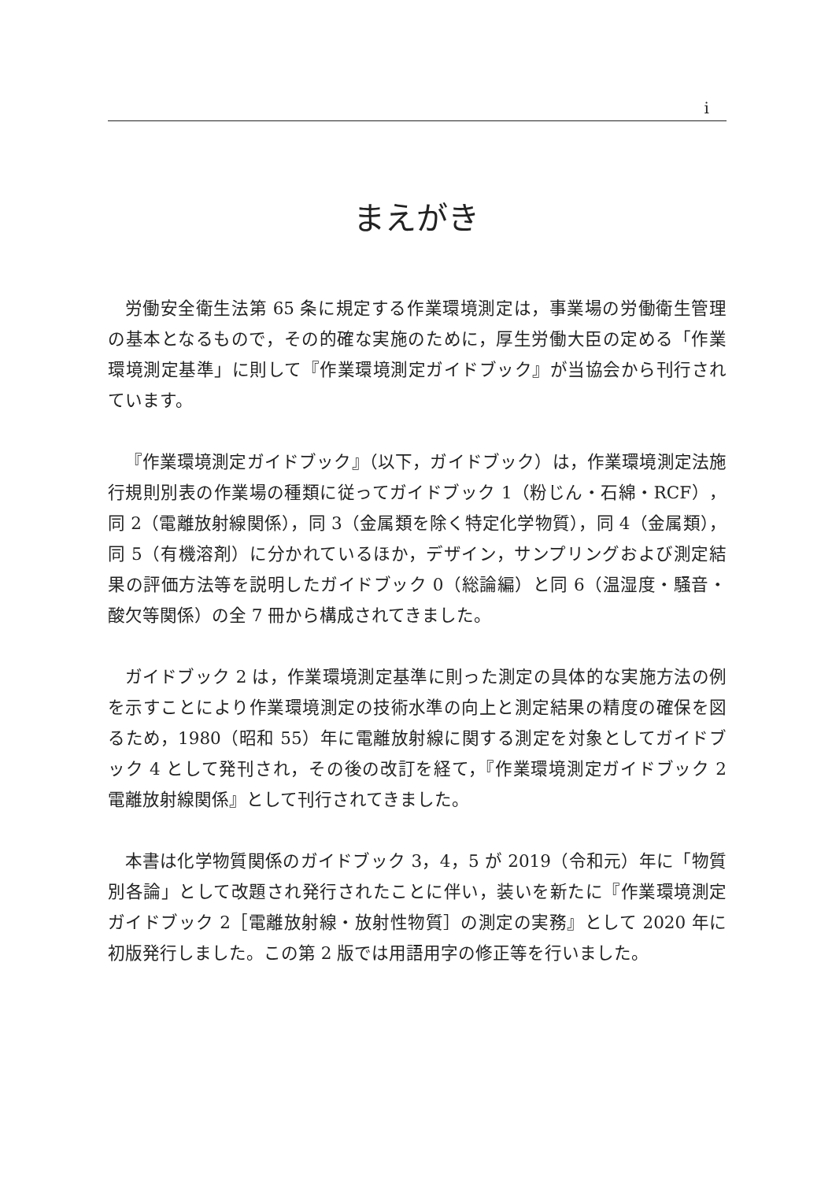i
まえがき
労働安全衛生法第 65 条に規定する作業環境測定は，事業場の労働衛生管理の基本となるもので，その的確な実施のために，厚生労働大臣の定める「作業環境測定基準」に則して『作業環境測定ガイドブック』が当協会から刊行されています。
『作業環境測定ガイドブック』（以下，ガイドブック）は，作業環境測定法施行規則別表の作業場の種類に従ってガイドブック 1（粉じん・石綿・RCF），同 2（電離放射線関係），同 3（金属類を除く特定化学物質），同 4（金属類），同 5（有機溶剤）に分かれているほか，デザイン，サンプリングおよび測定結果の評価方法等を説明したガイドブック 0（総論編）と同 6（温湿度・騒音・酸欠等関係）の全 7 冊から構成されてきました。
ガイドブック 2 は，作業環境測定基準に則った測定の具体的な実施方法の例を示すことにより作業環境測定の技術水準の向上と測定結果の精度の確保を図るため，1980（昭和 55）年に電離放射線に関する測定を対象としてガイドブック 4 として発刊され，その後の改訂を経て，『作業環境測定ガイドブック 2　電離放射線関係』として刊行されてきました。
本書は化学物質関係のガイドブック 3，4，5 が 2019（令和元）年に「物質別各論」として改題され発行されたことに伴い，装いを新たに『作業環境測定ガイドブック 2［電離放射線・放射性物質］の測定の実務』として 2020 年に初版発行しました。この第 2 版では用語用字の修正等を行いました。